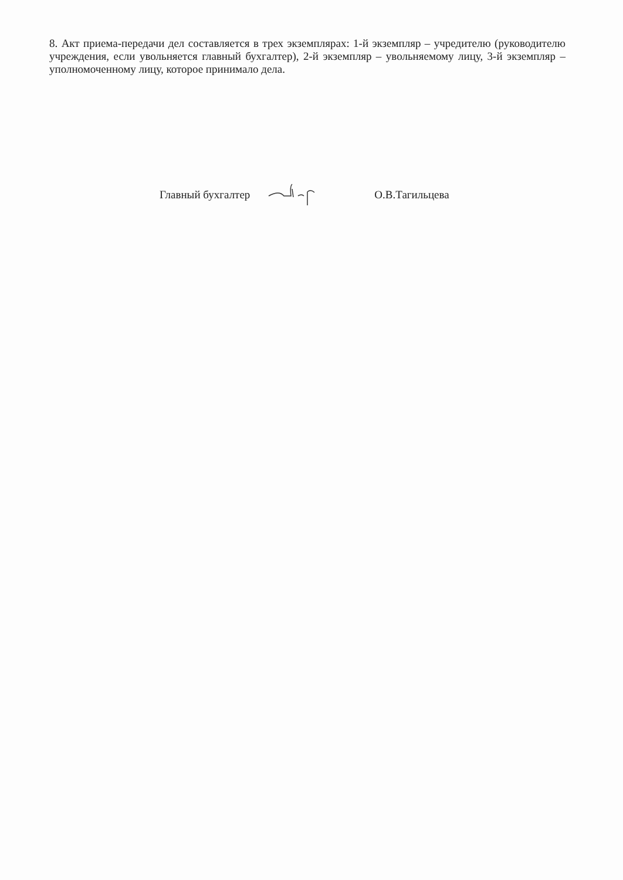8. Акт приема-передачи дел составляется в трех экземплярах: 1-й экземпляр – учредителю (руководителю учреждения, если увольняется главный бухгалтер), 2-й экземпляр – увольняемому лицу, 3-й экземпляр – уполномоченному лицу, которое принимало дела.
Главный бухгалтер О.В.Тагильцева